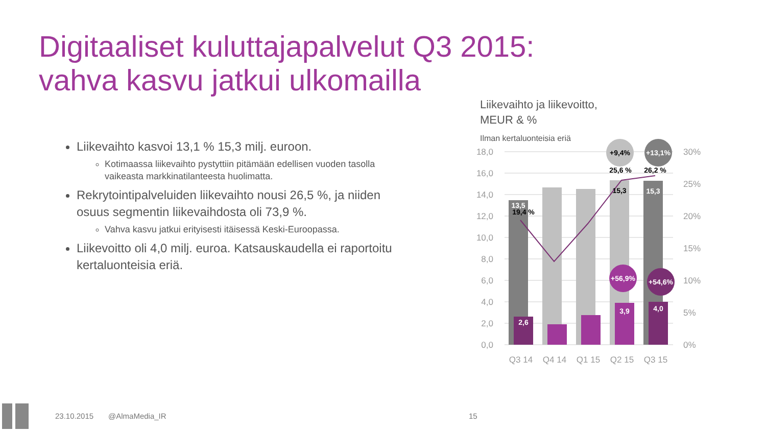Digitaaliset kuluttajapalvelut Q3 2015:
vahva kasvu jatkui ulkomailla
Liikevaihto kasvoi 13,1 % 15,3 milj. euroon.
Kotimaassa liikevaihto pystyttiin pitämään edellisen vuoden tasolla vaikeasta markkinatilanteesta huolimatta.
Rekrytointipalveluiden liikevaihto nousi 26,5 %, ja niiden osuus segmentin liikevaihdosta oli 73,9 %.
Vahva kasvu jatkui erityisesti itäisessä Keski-Euroopassa.
Liikevoitto oli 4,0 milj. euroa. Katsauskaudella ei raportoitu kertaluonteisia eriä.
Liikevaihto ja liikevoitto,
MEUR & %
Ilman kertaluonteisia eriä
18,0
16,0
14,0
12,0
10,0
8,0
6,0
4,0
2,0
0,0
30%
25%
20%
15%
10%
5%
0%
+9,4%
+13,1%
+56,9%
+54,6%
25,6 %
26,2 %
19,4 %
13,5
15,3
15,3
2,6
3,9
4,0
Q3 14
Q4 14
Q1 15
Q2 15
Q3 15
23.10.2015 @AlmaMedia_IR 15